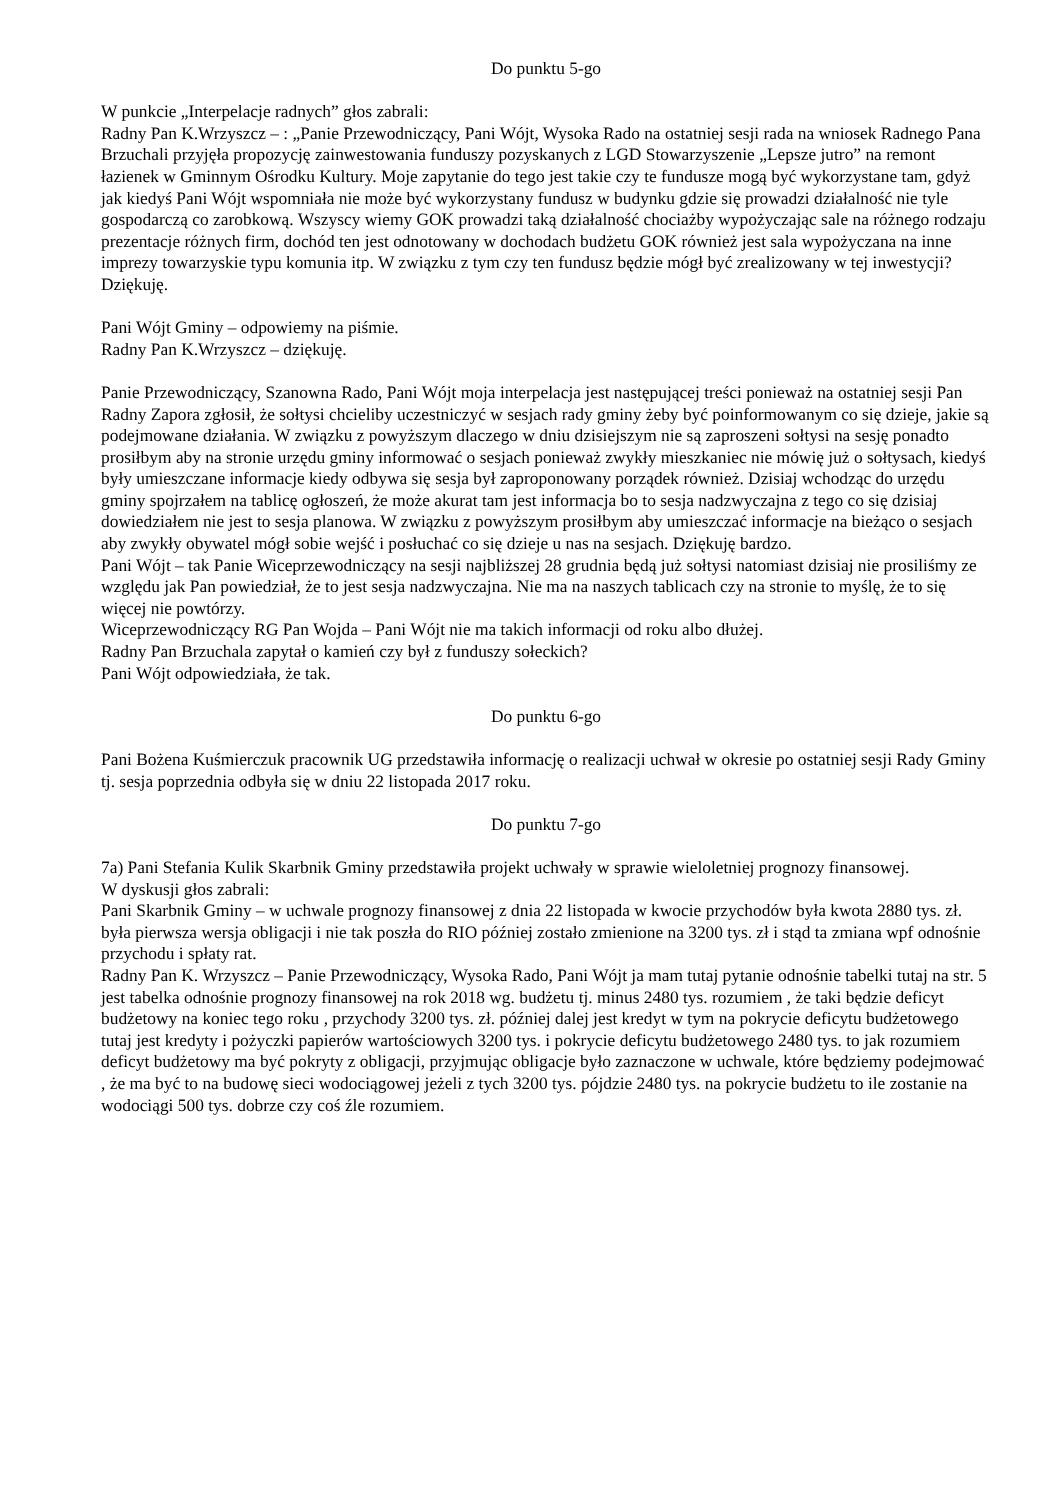Do punktu 5-go
W punkcie „Interpelacje radnych” głos zabrali:
Radny Pan K.Wrzyszcz – : „Panie Przewodniczący, Pani Wójt, Wysoka Rado na ostatniej sesji rada na wniosek Radnego Pana Brzuchali przyjęła propozycję zainwestowania funduszy pozyskanych z LGD Stowarzyszenie „Lepsze jutro” na remont łazienek w Gminnym Ośrodku Kultury. Moje zapytanie do tego jest takie czy te fundusze mogą być wykorzystane tam, gdyż jak kiedyś Pani Wójt wspomniała nie może być wykorzystany fundusz w budynku gdzie się prowadzi działalność nie tyle gospodarczą co zarobkową. Wszyscy wiemy GOK prowadzi taką działalność chociażby wypożyczając sale na różnego rodzaju prezentacje różnych firm, dochód ten jest odnotowany w dochodach budżetu GOK również jest sala wypożyczana na inne imprezy towarzyskie typu komunia itp. W związku z tym czy ten fundusz będzie mógł być zrealizowany w tej inwestycji? Dziękuję.
Pani Wójt Gminy – odpowiemy na piśmie.
Radny Pan K.Wrzyszcz – dziękuję.
Panie Przewodniczący, Szanowna Rado, Pani Wójt moja interpelacja jest następującej treści ponieważ na ostatniej sesji Pan Radny Zapora zgłosił, że sołtysi chcieliby uczestniczyć w sesjach rady gminy żeby być poinformowanym co się dzieje, jakie są podejmowane działania. W związku z powyższym dlaczego w dniu dzisiejszym nie są zaproszeni sołtysi na sesję ponadto prosiłbym aby na stronie urzędu gminy informować o sesjach ponieważ zwykły mieszkaniec nie mówię już o sołtysach, kiedyś były umieszczane informacje kiedy odbywa się sesja był zaproponowany porządek również. Dzisiaj wchodząc do urzędu gminy spojrzałem na tablicę ogłoszeń, że może akurat tam jest informacja bo to sesja nadzwyczajna z tego co się dzisiaj dowiedziałem nie jest to sesja planowa. W związku z powyższym prosiłbym aby umieszczać informacje na bieżąco o sesjach aby zwykły obywatel mógł sobie wejść i posłuchać co się dzieje u nas na sesjach. Dziękuję bardzo.
Pani Wójt – tak Panie Wiceprzewodniczący na sesji najbliższej 28 grudnia będą już sołtysi natomiast dzisiaj nie prosiliśmy ze względu jak Pan powiedział, że to jest sesja nadzwyczajna. Nie ma na naszych tablicach czy na stronie to myślę, że to się więcej nie powtórzy.
Wiceprzewodniczący RG Pan Wojda – Pani Wójt nie ma takich informacji od roku albo dłużej.
Radny Pan Brzuchala zapytał o kamień czy był z funduszy sołeckich?
Pani Wójt odpowiedziała, że tak.
Do punktu 6-go
Pani Bożena Kuśmierczuk pracownik UG przedstawiła informację o realizacji uchwał w okresie po ostatniej sesji Rady Gminy tj. sesja poprzednia odbyła się w dniu 22 listopada 2017 roku.
Do punktu 7-go
7a) Pani Stefania Kulik Skarbnik Gminy przedstawiła projekt uchwały w sprawie wieloletniej prognozy finansowej.
W dyskusji głos zabrali:
Pani Skarbnik Gminy – w uchwale prognozy finansowej z dnia 22 listopada w kwocie przychodów była kwota 2880 tys. zł. była pierwsza wersja obligacji i nie tak poszła do RIO później zostało zmienione na 3200 tys. zł i stąd ta zmiana wpf odnośnie przychodu i spłaty rat.
Radny Pan K. Wrzyszcz – Panie Przewodniczący, Wysoka Rado, Pani Wójt ja mam tutaj pytanie odnośnie tabelki tutaj na str. 5 jest tabelka odnośnie prognozy finansowej na rok 2018 wg. budżetu tj. minus 2480 tys. rozumiem , że taki będzie deficyt budżetowy na koniec tego roku , przychody 3200 tys. zł. później dalej jest kredyt w tym na pokrycie deficytu budżetowego tutaj jest kredyty i pożyczki papierów wartościowych 3200 tys. i pokrycie deficytu budżetowego 2480 tys. to jak rozumiem deficyt budżetowy ma być pokryty z obligacji, przyjmując obligacje było zaznaczone w uchwale, które będziemy podejmować , że ma być to na budowę sieci wodociągowej jeżeli z tych 3200 tys. pójdzie 2480 tys. na pokrycie budżetu to ile zostanie na wodociągi 500 tys. dobrze czy coś źle rozumiem.